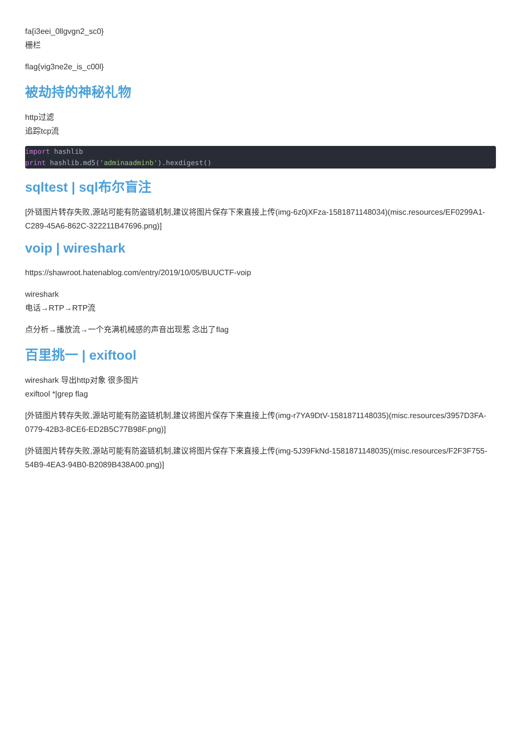fa{i3eei_0llgvgn2_sc0}
栅栏
flag{vig3ne2e_is_c00l}
被劫持的神秘礼物
http过滤
追踪tcp流
import hashlib
print hashlib.md5('adminaadminb').hexdigest()
sqltest | sql布尔盲注
[外链图片转存失败,源站可能有防盗链机制,建议将图片保存下来直接上传(img-6z0jXFza-1581871148034)(misc.resources/EF0299A1-C289-45A6-862C-322211B47696.png)]
voip | wireshark
https://shawroot.hatenablog.com/entry/2019/10/05/BUUCTF-voip
wireshark
电话→RTP→RTP流
点分析→播放流→一个充满机械感的声音出现惹 念出了flag
百里挑一 | exiftool
wireshark 导出http对象 很多图片
exiftool *|grep flag
[外链图片转存失败,源站可能有防盗链机制,建议将图片保存下来直接上传(img-r7YA9DtV-1581871148035)(misc.resources/3957D3FA-0779-42B3-8CE6-ED2B5C77B98F.png)]
[外链图片转存失败,源站可能有防盗链机制,建议将图片保存下来直接上传(img-5J39FkNd-1581871148035)(misc.resources/F2F3F755-54B9-4EA3-94B0-B2089B438A00.png)]